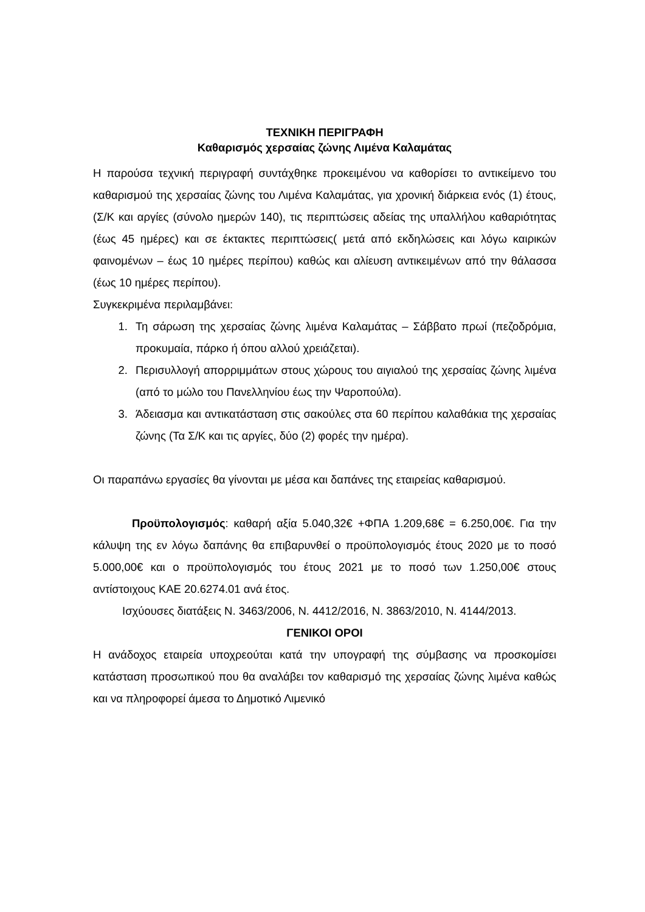ΤΕΧΝΙΚΗ ΠΕΡΙΓΡΑΦΗ
Καθαρισμός χερσαίας ζώνης Λιμένα Καλαμάτας
Η παρούσα τεχνική περιγραφή συντάχθηκε προκειμένου να καθορίσει το αντικείμενο του καθαρισμού της χερσαίας ζώνης του Λιμένα Καλαμάτας, για χρονική διάρκεια ενός (1) έτους, (Σ/Κ και αργίες (σύνολο ημερών 140), τις περιπτώσεις αδείας της υπαλλήλου καθαριότητας (έως 45 ημέρες) και σε έκτακτες περιπτώσεις( μετά από εκδηλώσεις και λόγω καιρικών φαινομένων – έως 10 ημέρες περίπου) καθώς και αλίευση αντικειμένων από την θάλασσα (έως 10 ημέρες περίπου).
Συγκεκριμένα περιλαμβάνει:
1. Τη σάρωση της χερσαίας ζώνης λιμένα Καλαμάτας – Σάββατο πρωί (πεζοδρόμια, προκυμαία, πάρκο ή όπου αλλού χρειάζεται).
2. Περισυλλογή απορριμμάτων στους χώρους του αιγιαλού της χερσαίας ζώνης λιμένα (από το μώλο του Πανελληνίου έως την Ψαροπούλα).
3. Άδειασμα και αντικατάσταση στις σακούλες στα 60 περίπου καλαθάκια της χερσαίας ζώνης (Τα Σ/Κ και τις αργίες, δύο (2) φορές την ημέρα).
Οι παραπάνω εργασίες θα γίνονται με μέσα και δαπάνες της εταιρείας καθαρισμού.
Προϋπολογισμός: καθαρή αξία 5.040,32€ +ΦΠΑ 1.209,68€ = 6.250,00€. Για την κάλυψη της εν λόγω δαπάνης θα επιβαρυνθεί ο προϋπολογισμός έτους 2020 με το ποσό 5.000,00€ και ο προϋπολογισμός του έτους 2021 με το ποσό των 1.250,00€ στους αντίστοιχους ΚΑΕ 20.6274.01 ανά έτος.
Ισχύουσες διατάξεις Ν. 3463/2006, Ν. 4412/2016, Ν. 3863/2010, Ν. 4144/2013.
ΓΕΝΙΚΟΙ ΟΡΟΙ
Η ανάδοχος εταιρεία υποχρεούται κατά την υπογραφή της σύμβασης να προσκομίσει κατάσταση προσωπικού που θα αναλάβει τον καθαρισμό της χερσαίας ζώνης λιμένα καθώς και να πληροφορεί άμεσα το Δημοτικό Λιμενικό